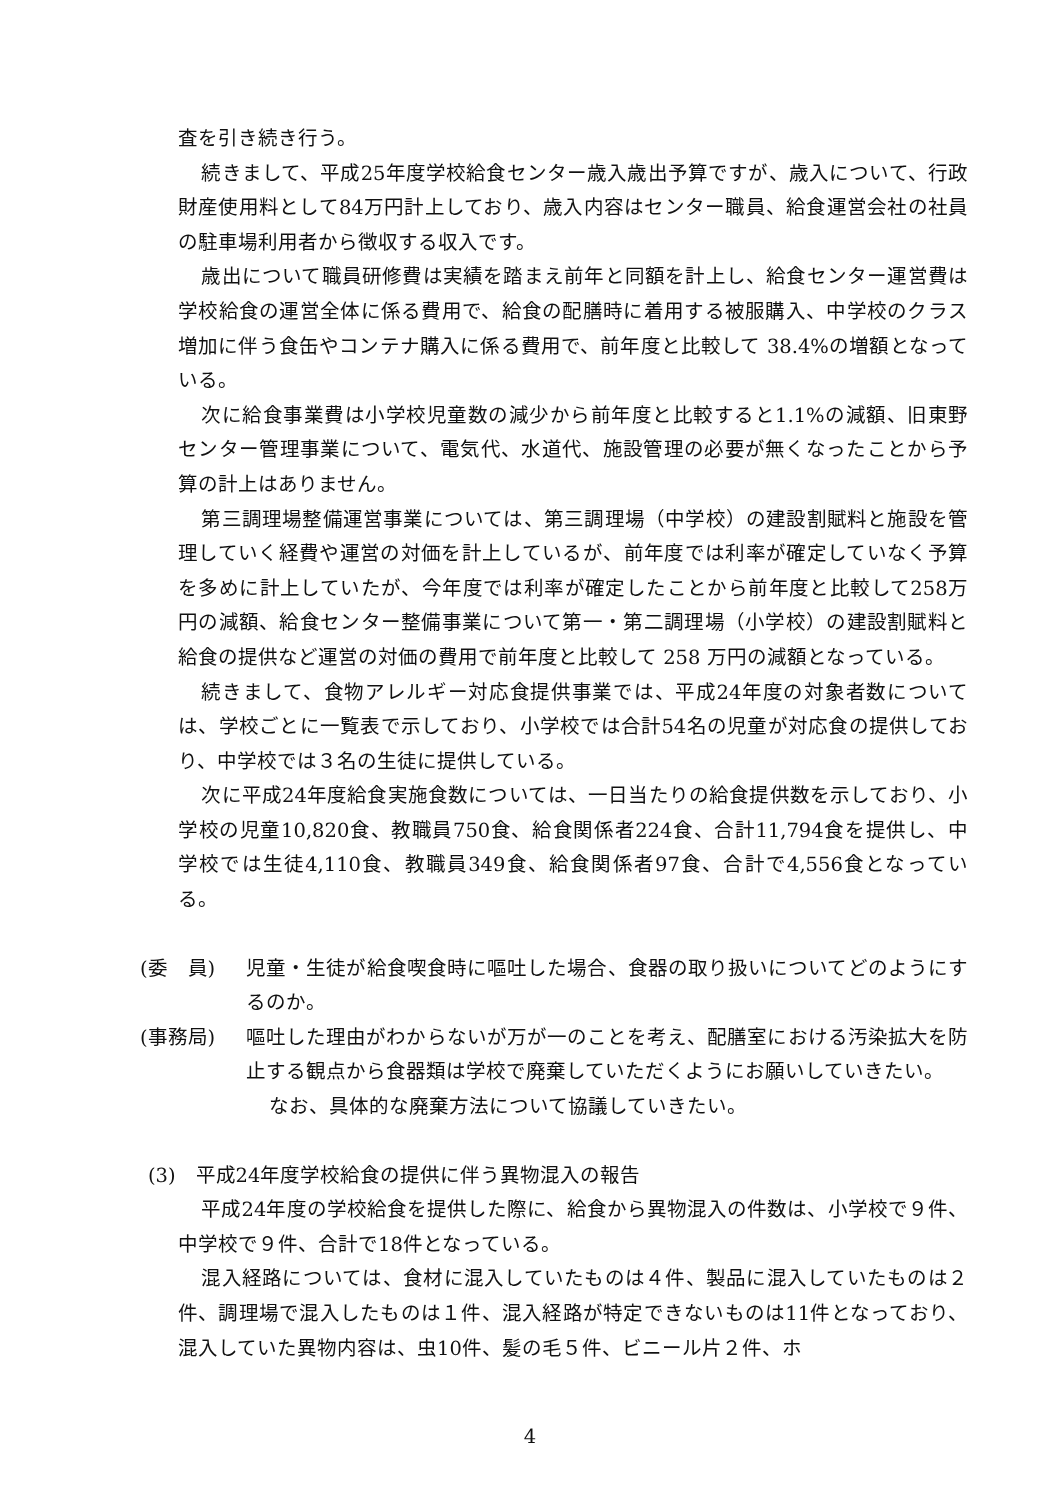査を引き続き行う。
続きまして、平成25年度学校給食センター歳入歳出予算ですが、歳入について、行政財産使用料として84万円計上しており、歳入内容はセンター職員、給食運営会社の社員の駐車場利用者から徴収する収入です。
歳出について職員研修費は実績を踏まえ前年と同額を計上し、給食センター運営費は学校給食の運営全体に係る費用で、給食の配膳時に着用する被服購入、中学校のクラス増加に伴う食缶やコンテナ購入に係る費用で、前年度と比較して 38.4%の増額となっている。
次に給食事業費は小学校児童数の減少から前年度と比較すると1.1%の減額、旧東野センター管理事業について、電気代、水道代、施設管理の必要が無くなったことから予算の計上はありません。
第三調理場整備運営事業については、第三調理場（中学校）の建設割賦料と施設を管理していく経費や運営の対価を計上しているが、前年度では利率が確定していなく予算を多めに計上していたが、今年度では利率が確定したことから前年度と比較して258万円の減額、給食センター整備事業について第一・第二調理場（小学校）の建設割賦料と給食の提供など運営の対価の費用で前年度と比較して 258 万円の減額となっている。
続きまして、食物アレルギー対応食提供事業では、平成24年度の対象者数については、学校ごとに一覧表で示しており、小学校では合計54名の児童が対応食の提供しており、中学校では３名の生徒に提供している。
次に平成24年度給食実施食数については、一日当たりの給食提供数を示しており、小学校の児童10,820食、教職員750食、給食関係者224食、合計11,794食を提供し、中学校では生徒4,110食、教職員349食、給食関係者97食、合計で4,556食となっている。
(委　員) 児童・生徒が給食喫食時に嘔吐した場合、食器の取り扱いについてどのようにするのか。
(事務局) 嘔吐した理由がわからないが万が一のことを考え、配膳室における汚染拡大を防止する観点から食器類は学校で廃棄していただくようにお願いしていきたい。
なお、具体的な廃棄方法について協議していきたい。
(3)　平成24年度学校給食の提供に伴う異物混入の報告
平成24年度の学校給食を提供した際に、給食から異物混入の件数は、小学校で９件、中学校で９件、合計で18件となっている。
混入経路については、食材に混入していたものは４件、製品に混入していたものは２件、調理場で混入したものは１件、混入経路が特定できないものは11件となっており、混入していた異物内容は、虫10件、髪の毛５件、ビニール片２件、ホ
4